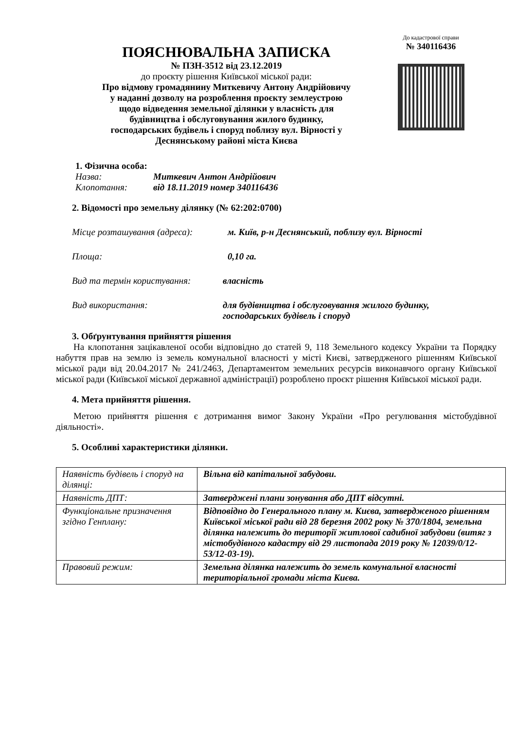ПОЯСНЮВАЛЬНА ЗАПИСКА
№ ПЗН-3512 від 23.12.2019
до проєкту рішення Київської міської ради:
Про відмову громадянину Миткевичу Антону Андрійовичу
у наданні дозволу на розроблення проєкту землеустрою
щодо відведення земельної ділянки у власність для
будівництва і обслуговування жилого будинку,
господарських будівель і споруд поблизу вул. Вірності у
Деснянському районі міста Києва
До кадастрової справи
№ 340116436
1. Фізична особа:
Назва: Миткевич Антон Андрійович
Клопотання: від 18.11.2019 номер 340116436
2. Відомості про земельну ділянку (№ 62:202:0700)
Місце розташування (адреса): м. Київ, р-н Деснянський, поблизу вул. Вірності
Площа: 0,10 га.
Вид та термін користування: власність
Вид використання: для будівництва і обслуговування жилого будинку,
господарських будівель і споруд
3. Обґрунтування прийняття рішення
На клопотання зацікавленої особи відповідно до статей 9, 118 Земельного кодексу України та Порядку набуття прав на землю із земель комунальної власності у місті Києві, затвердженого рішенням Київської міської ради від 20.04.2017 № 241/2463, Департаментом земельних ресурсів виконавчого органу Київської міської ради (Київської міської державної адміністрації) розроблено проєкт рішення Київської міської ради.
4. Мета прийняття рішення.
Метою прийняття рішення є дотримання вимог Закону України «Про регулювання містобудівної діяльності».
5. Особливі характеристики ділянки.
| Наявність будівель і споруд на ділянці: | Вільна від капітальної забудови. |
| Наявність ДПТ: | Затверджені плани зонування або ДПТ відсутні. |
| Функціональне призначення згідно Генплану: | Відповідно до Генерального плану м. Києва, затвердженого рішенням Київської міської ради від 28 березня 2002 року № 370/1804, земельна ділянка належить до території житлової садибної забудови (витяг з містобудівного кадастру від 29 листопада 2019 року № 12039/0/12-53/12-03-19). |
| Правовий режим: | Земельна ділянка належить до земель комунальної власності територіальної громади міста Києва. |